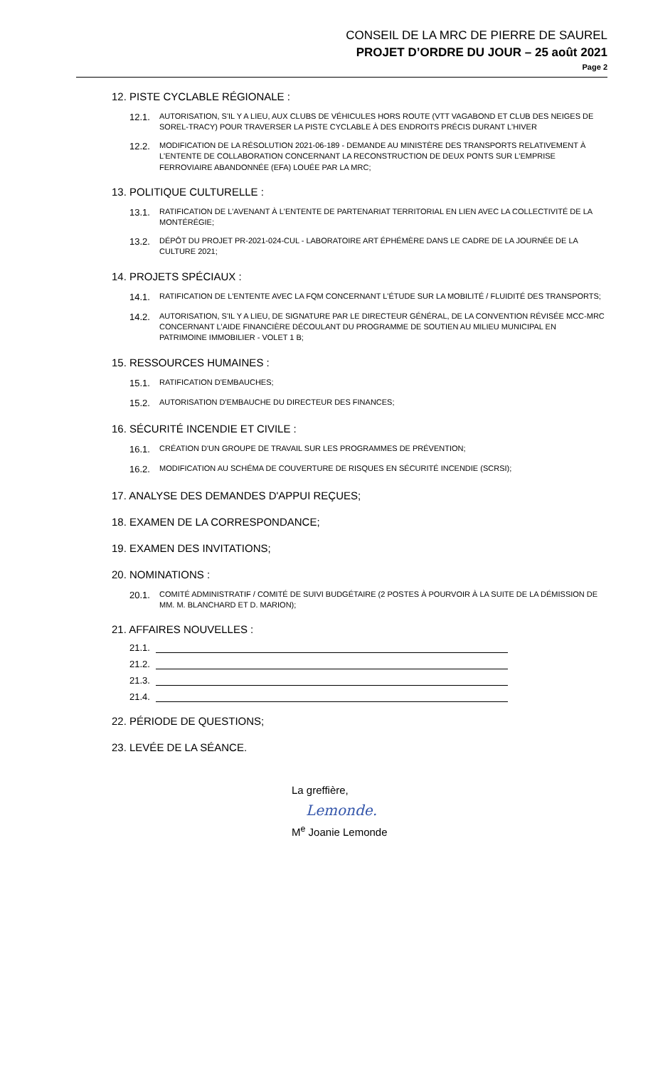CONSEIL DE LA MRC DE PIERRE DE SAUREL
PROJET D’ORDRE DU JOUR – 25 août 2021
Page 2
12. PISTE CYCLABLE RÉGIONALE :
12.1. AUTORISATION, S'IL Y A LIEU, AUX CLUBS DE VÉHICULES HORS ROUTE (VTT VAGABOND ET CLUB DES NEIGES DE SOREL-TRACY) POUR TRAVERSER LA PISTE CYCLABLE À DES ENDROITS PRÉCIS DURANT L'HIVER
12.2. MODIFICATION DE LA RÉSOLUTION 2021-06-189 - DEMANDE AU MINISTÈRE DES TRANSPORTS RELATIVEMENT À L'ENTENTE DE COLLABORATION CONCERNANT LA RECONSTRUCTION DE DEUX PONTS SUR L'EMPRISE FERROVIAIRE ABANDONNÉE (EFA) LOUÉE PAR LA MRC;
13. POLITIQUE CULTURELLE :
13.1. RATIFICATION DE L'AVENANT À L'ENTENTE DE PARTENARIAT TERRITORIAL EN LIEN AVEC LA COLLECTIVITÉ DE LA MONTÉRÉGIE;
13.2. DÉPÔT DU PROJET PR-2021-024-CUL - LABORATOIRE ART ÉPHÉMÈRE DANS LE CADRE DE LA JOURNÉE DE LA CULTURE 2021;
14. PROJETS SPÉCIAUX :
14.1. RATIFICATION DE L'ENTENTE AVEC LA FQM CONCERNANT L'ÉTUDE SUR LA MOBILITÉ / FLUIDITÉ DES TRANSPORTS;
14.2. AUTORISATION, S'IL Y A LIEU, DE SIGNATURE PAR LE DIRECTEUR GÉNÉRAL, DE LA CONVENTION RÉVISÉE MCC-MRC CONCERNANT L'AIDE FINANCIÈRE DÉCOULANT DU PROGRAMME DE SOUTIEN AU MILIEU MUNICIPAL EN PATRIMOINE IMMOBILIER - VOLET 1 B;
15. RESSOURCES HUMAINES :
15.1. RATIFICATION D'EMBAUCHES;
15.2. AUTORISATION D'EMBAUCHE DU DIRECTEUR DES FINANCES;
16. SÉCURITÉ INCENDIE ET CIVILE :
16.1. CRÉATION D'UN GROUPE DE TRAVAIL SUR LES PROGRAMMES DE PRÉVENTION;
16.2. MODIFICATION AU SCHÉMA DE COUVERTURE DE RISQUES EN SÉCURITÉ INCENDIE (SCRSI);
17. ANALYSE DES DEMANDES D'APPUI REÇUES;
18. EXAMEN DE LA CORRESPONDANCE;
19. EXAMEN DES INVITATIONS;
20. NOMINATIONS :
20.1. COMITÉ ADMINISTRATIF / COMITÉ DE SUIVI BUDGÉTAIRE (2 POSTES À POURVOIR À LA SUITE DE LA DÉMISSION DE MM. M. BLANCHARD ET D. MARION);
21. AFFAIRES NOUVELLES :
21.1.
21.2.
21.3.
21.4.
22. PÉRIODE DE QUESTIONS;
23. LEVÉE DE LA SÉANCE.
La greffière,
Lemonde.
M<sup>e</sup> Joanie Lemonde